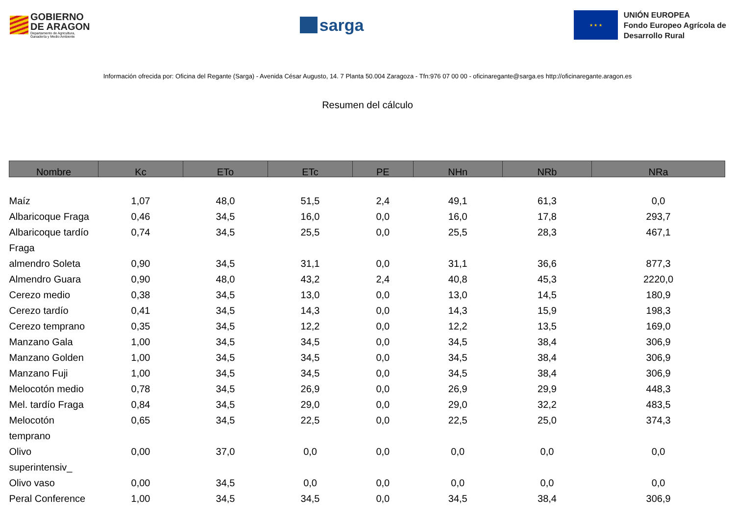GOBIERNO
DE ARAGON
Departamento de Agricultura,
Ganadería y Medio Ambiente
sarga
★ ★ ★
UNIÓN EUROPEA
Fondo Europeo Agrícola de
Desarrollo Rural
Información ofrecida por: Oficina del Regante (Sarga) - Avenida César Augusto, 14. 7 Planta 50.004 Zaragoza - Tfn:976 07 00 00 - oficinaregante@sarga.es http://oficinaregante.aragon.es
Resumen del cálculo
| Nombre | Kc | ETo | ETc | PE | NHn | NRb | NRa |
| --- | --- | --- | --- | --- | --- | --- | --- |
| Maíz | 1,07 | 48,0 | 51,5 | 2,4 | 49,1 | 61,3 | 0,0 |
| Albaricoque Fraga | 0,46 | 34,5 | 16,0 | 0,0 | 16,0 | 17,8 | 293,7 |
| Albaricoque tardío Fraga | 0,74 | 34,5 | 25,5 | 0,0 | 25,5 | 28,3 | 467,1 |
| almendro Soleta | 0,90 | 34,5 | 31,1 | 0,0 | 31,1 | 36,6 | 877,3 |
| Almendro Guara | 0,90 | 48,0 | 43,2 | 2,4 | 40,8 | 45,3 | 2220,0 |
| Cerezo medio | 0,38 | 34,5 | 13,0 | 0,0 | 13,0 | 14,5 | 180,9 |
| Cerezo tardío | 0,41 | 34,5 | 14,3 | 0,0 | 14,3 | 15,9 | 198,3 |
| Cerezo temprano | 0,35 | 34,5 | 12,2 | 0,0 | 12,2 | 13,5 | 169,0 |
| Manzano Gala | 1,00 | 34,5 | 34,5 | 0,0 | 34,5 | 38,4 | 306,9 |
| Manzano Golden | 1,00 | 34,5 | 34,5 | 0,0 | 34,5 | 38,4 | 306,9 |
| Manzano Fuji | 1,00 | 34,5 | 34,5 | 0,0 | 34,5 | 38,4 | 306,9 |
| Melocotón medio | 0,78 | 34,5 | 26,9 | 0,0 | 26,9 | 29,9 | 448,3 |
| Mel. tardío Fraga | 0,84 | 34,5 | 29,0 | 0,0 | 29,0 | 32,2 | 483,5 |
| Melocotón temprano | 0,65 | 34,5 | 22,5 | 0,0 | 22,5 | 25,0 | 374,3 |
| Olivo superintensiv_ | 0,00 | 37,0 | 0,0 | 0,0 | 0,0 | 0,0 | 0,0 |
| Olivo vaso | 0,00 | 34,5 | 0,0 | 0,0 | 0,0 | 0,0 | 0,0 |
| Peral Conference | 1,00 | 34,5 | 34,5 | 0,0 | 34,5 | 38,4 | 306,9 |